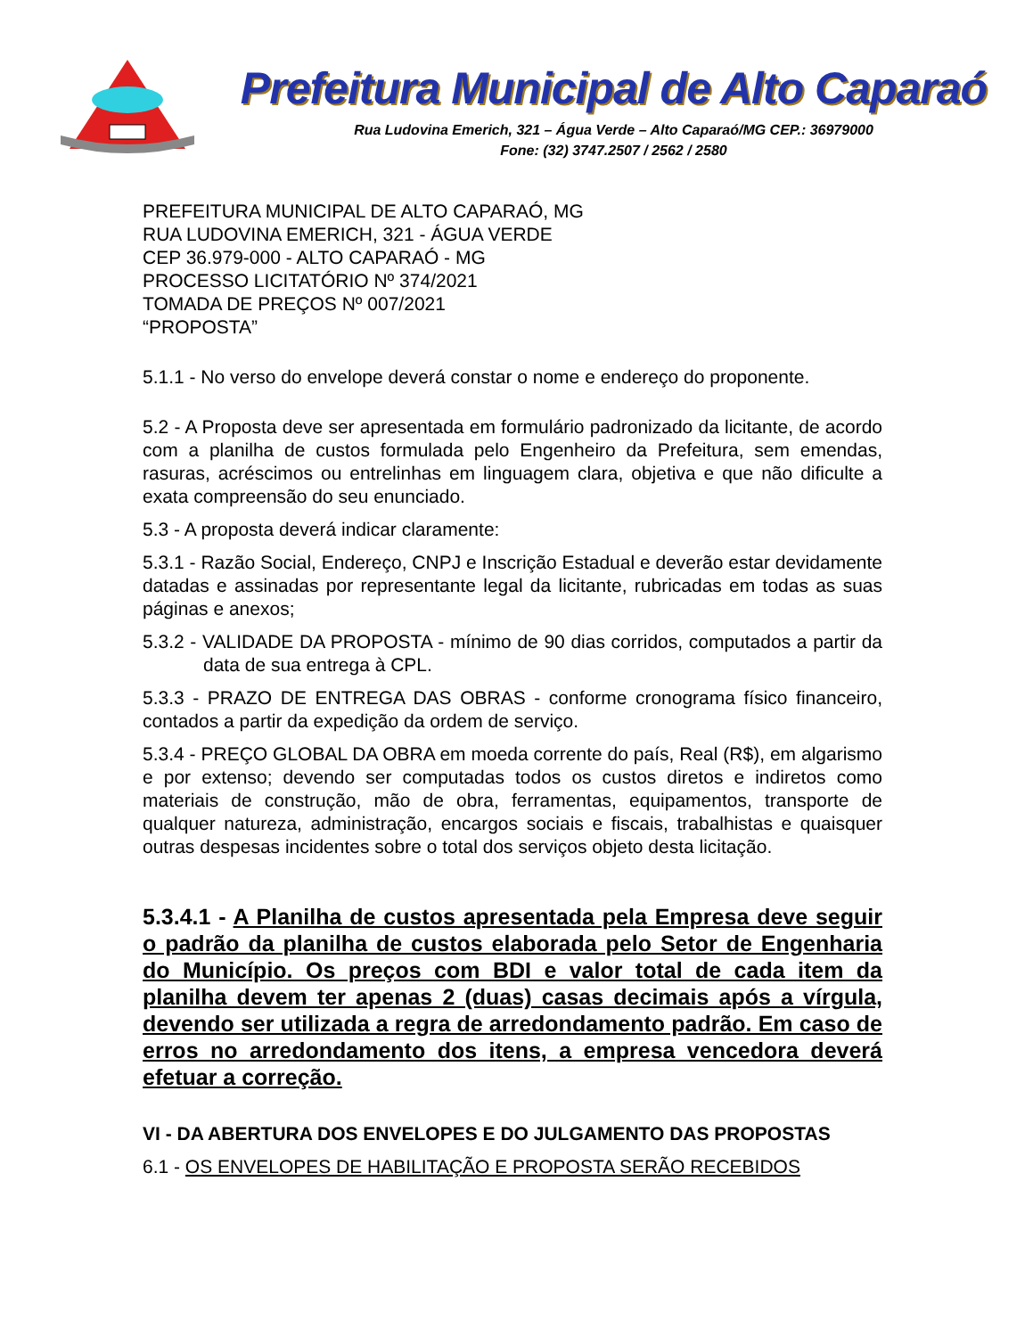Prefeitura Municipal de Alto Caparaó
Rua Ludovina Emerich, 321 – Água Verde – Alto Caparaó/MG CEP.: 36979000
Fone: (32) 3747.2507 / 2562 / 2580
PREFEITURA MUNICIPAL DE ALTO CAPARAÓ, MG
RUA LUDOVINA EMERICH, 321 - ÁGUA VERDE
CEP 36.979-000 - ALTO CAPARAÓ - MG
PROCESSO LICITATÓRIO Nº 374/2021
TOMADA DE PREÇOS Nº 007/2021
“PROPOSTA”
5.1.1 - No verso do envelope deverá constar o nome e endereço do proponente.
5.2 - A Proposta deve ser apresentada em formulário padronizado da licitante, de acordo com a planilha de custos formulada pelo Engenheiro da Prefeitura, sem emendas, rasuras, acréscimos ou entrelinhas em linguagem clara, objetiva e que não dificulte a exata compreensão do seu enunciado.
5.3 - A proposta deverá indicar claramente:
5.3.1 - Razão Social, Endereço, CNPJ e Inscrição Estadual e deverão estar devidamente datadas e assinadas por representante legal da licitante, rubricadas em todas as suas páginas e anexos;
5.3.2 - VALIDADE DA PROPOSTA - mínimo de 90 dias corridos, computados a partir da data de sua entrega à CPL.
5.3.3 - PRAZO DE ENTREGA DAS OBRAS - conforme cronograma físico financeiro, contados a partir da expedição da ordem de serviço.
5.3.4 - PREÇO GLOBAL DA OBRA em moeda corrente do país, Real (R$), em algarismo e por extenso; devendo ser computadas todos os custos diretos e indiretos como materiais de construção, mão de obra, ferramentas, equipamentos, transporte de qualquer natureza, administração, encargos sociais e fiscais, trabalhistas e quaisquer outras despesas incidentes sobre o total dos serviços objeto desta licitação.
5.3.4.1 - A Planilha de custos apresentada pela Empresa deve seguir o padrão da planilha de custos elaborada pelo Setor de Engenharia do Município. Os preços com BDI e valor total de cada item da planilha devem ter apenas 2 (duas) casas decimais após a vírgula, devendo ser utilizada a regra de arredondamento padrão. Em caso de erros no arredondamento dos itens, a empresa vencedora deverá efetuar a correção.
VI - DA ABERTURA DOS ENVELOPES E DO JULGAMENTO DAS PROPOSTAS
6.1 - OS ENVELOPES DE HABILITAÇÃO E PROPOSTA SERÃO RECEBIDOS